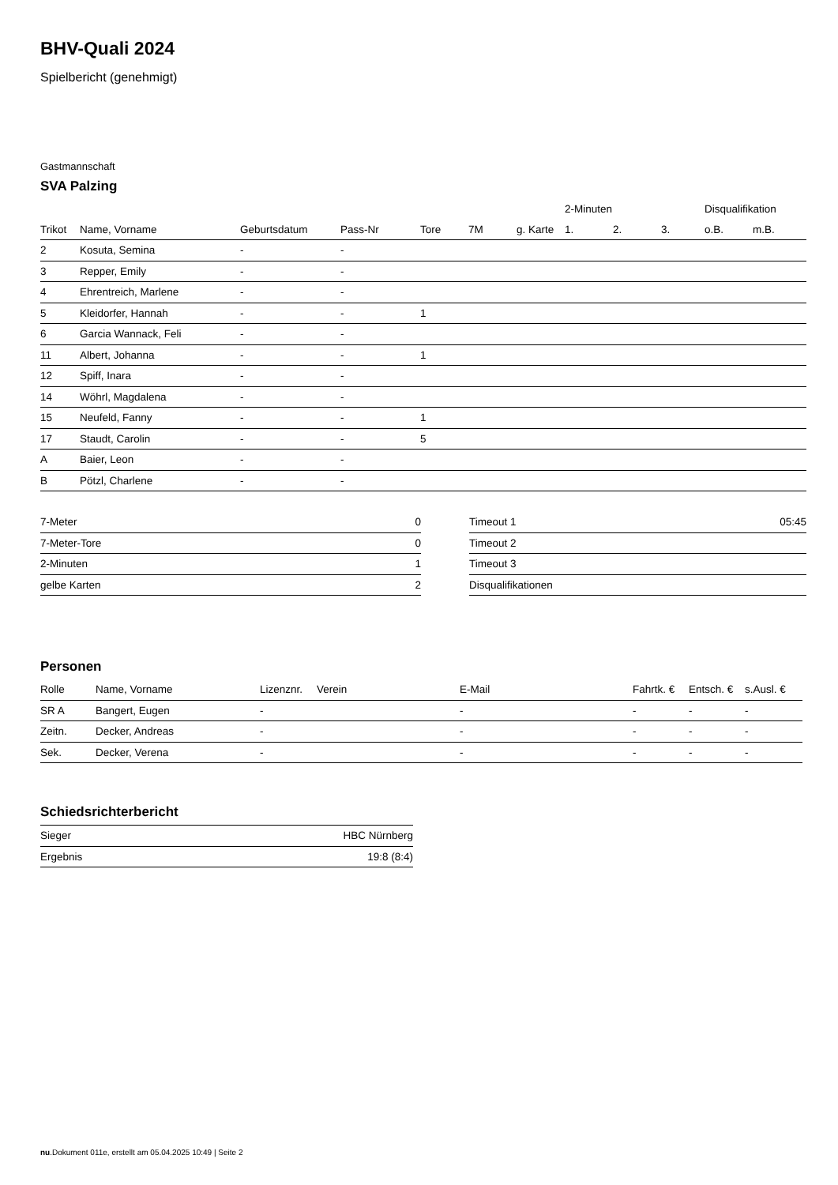BHV-Quali 2024
Spielbericht (genehmigt)
Gastmannschaft
SVA Palzing
| | | | | | | | 2-Minuten | | | Disqualifikation | |
| --- | --- | --- | --- | --- | --- | --- | --- | --- | --- | --- | --- |
| Trikot | Name, Vorname | Geburtsdatum | Pass-Nr | Tore | 7M | g. Karte | 1. | 2. | 3. | o.B. | m.B. |
| 2 | Kosuta, Semina | - | - | | | | | | | | |
| 3 | Repper, Emily | - | - | | | | | | | | |
| 4 | Ehrentreich, Marlene | - | - | | | | | | | | |
| 5 | Kleidorfer, Hannah | - | - | 1 | | | | | | | |
| 6 | Garcia Wannack, Feli | - | - | | | | | | | | |
| 11 | Albert, Johanna | - | - | 1 | | | | | | | |
| 12 | Spiff, Inara | - | - | | | | | | | | |
| 14 | Wöhrl, Magdalena | - | - | | | | | | | | |
| 15 | Neufeld, Fanny | - | - | 1 | | | | | | | |
| 17 | Staudt, Carolin | - | - | 5 | | | | | | | |
| A | Baier, Leon | - | - | | | | | | | | |
| B | Pötzl, Charlene | - | - | | | | | | | | |
| 7-Meter | 0 |
| 7-Meter-Tore | 0 |
| 2-Minuten | 1 |
| gelbe Karten | 2 |
| Timeout 1 | 05:45 |
| Timeout 2 | |
| Timeout 3 | |
| Disqualifikationen | |
Personen
| Rolle | Name, Vorname | Lizenznr. | Verein | E-Mail | Fahrtk. € | Entsch. € | s.Ausl. € |
| --- | --- | --- | --- | --- | --- | --- | --- |
| SR A | Bangert, Eugen | - | | - | - | - | - |
| Zeitn. | Decker, Andreas | - | | - | - | - | - |
| Sek. | Decker, Verena | - | | - | - | - | - |
Schiedsrichterbericht
| Sieger | HBC Nürnberg |
| Ergebnis | 19:8 (8:4) |
nu.Dokument 011e, erstellt am 05.04.2025 10:49 | Seite 2